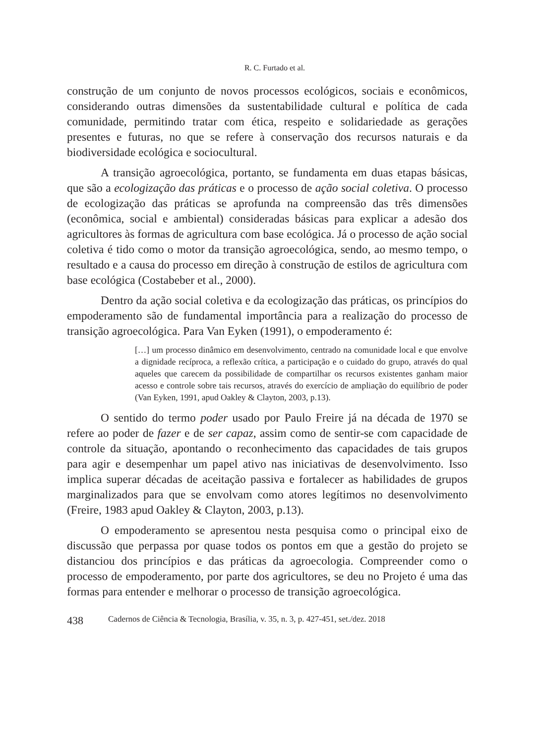R. C. Furtado et al.
construção de um conjunto de novos processos ecológicos, sociais e econômicos, considerando outras dimensões da sustentabilidade cultural e política de cada comunidade, permitindo tratar com ética, respeito e solidariedade as gerações presentes e futuras, no que se refere à conservação dos recursos naturais e da biodiversidade ecológica e sociocultural.
A transição agroecológica, portanto, se fundamenta em duas etapas básicas, que são a ecologização das práticas e o processo de ação social coletiva. O processo de ecologização das práticas se aprofunda na compreensão das três dimensões (econômica, social e ambiental) consideradas básicas para explicar a adesão dos agricultores às formas de agricultura com base ecológica. Já o processo de ação social coletiva é tido como o motor da transição agroecológica, sendo, ao mesmo tempo, o resultado e a causa do processo em direção à construção de estilos de agricultura com base ecológica (Costabeber et al., 2000).
Dentro da ação social coletiva e da ecologização das práticas, os princípios do empoderamento são de fundamental importância para a realização do processo de transição agroecológica. Para Van Eyken (1991), o empoderamento é:
[…] um processo dinâmico em desenvolvimento, centrado na comunidade local e que envolve a dignidade recíproca, a reflexão crítica, a participação e o cuidado do grupo, através do qual aqueles que carecem da possibilidade de compartilhar os recursos existentes ganham maior acesso e controle sobre tais recursos, através do exercício de ampliação do equilíbrio de poder (Van Eyken, 1991, apud Oakley & Clayton, 2003, p.13).
O sentido do termo poder usado por Paulo Freire já na década de 1970 se refere ao poder de fazer e de ser capaz, assim como de sentir-se com capacidade de controle da situação, apontando o reconhecimento das capacidades de tais grupos para agir e desempenhar um papel ativo nas iniciativas de desenvolvimento. Isso implica superar décadas de aceitação passiva e fortalecer as habilidades de grupos marginalizados para que se envolvam como atores legítimos no desenvolvimento (Freire, 1983 apud Oakley & Clayton, 2003, p.13).
O empoderamento se apresentou nesta pesquisa como o principal eixo de discussão que perpassa por quase todos os pontos em que a gestão do projeto se distanciou dos princípios e das práticas da agroecologia. Compreender como o processo de empoderamento, por parte dos agricultores, se deu no Projeto é uma das formas para entender e melhorar o processo de transição agroecológica.
438 Cadernos de Ciência & Tecnologia, Brasília, v. 35, n. 3, p. 427-451, set./dez. 2018